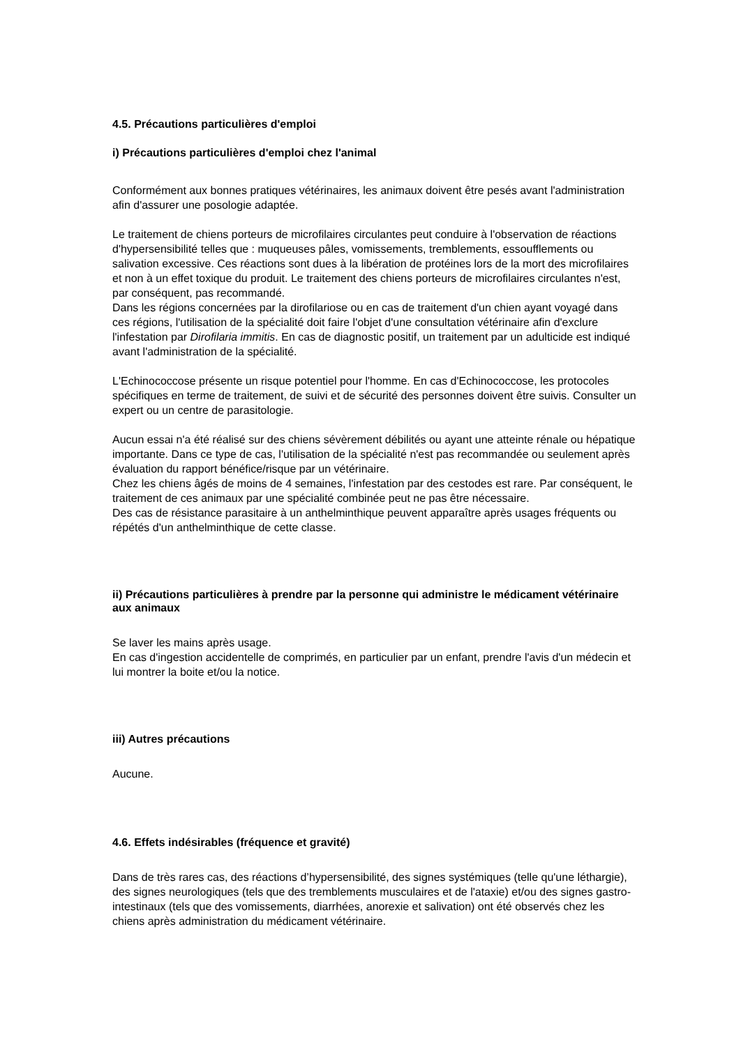4.5. Précautions particulières d'emploi
i) Précautions particulières d'emploi chez l'animal
Conformément aux bonnes pratiques vétérinaires, les animaux doivent être pesés avant l'administration afin d'assurer une posologie adaptée.
Le traitement de chiens porteurs de microfilaires circulantes peut conduire à l'observation de réactions d'hypersensibilité telles que : muqueuses pâles, vomissements, tremblements, essoufflements ou salivation excessive. Ces réactions sont dues à la libération de protéines lors de la mort des microfilaires et non à un effet toxique du produit. Le traitement des chiens porteurs de microfilaires circulantes n'est, par conséquent, pas recommandé.
Dans les régions concernées par la dirofilariose ou en cas de traitement d'un chien ayant voyagé dans ces régions, l'utilisation de la spécialité doit faire l'objet d'une consultation vétérinaire afin d'exclure l'infestation par Dirofilaria immitis. En cas de diagnostic positif, un traitement par un adulticide est indiqué avant l'administration de la spécialité.
L'Echinococcose présente un risque potentiel pour l'homme. En cas d'Echinococcose, les protocoles spécifiques en terme de traitement, de suivi et de sécurité des personnes doivent être suivis. Consulter un expert ou un centre de parasitologie.
Aucun essai n'a été réalisé sur des chiens sévèrement débilités ou ayant une atteinte rénale ou hépatique importante. Dans ce type de cas, l'utilisation de la spécialité n'est pas recommandée ou seulement après évaluation du rapport bénéfice/risque par un vétérinaire.
Chez les chiens âgés de moins de 4 semaines, l'infestation par des cestodes est rare. Par conséquent, le traitement de ces animaux par une spécialité combinée peut ne pas être nécessaire.
Des cas de résistance parasitaire à un anthelminthique peuvent apparaître après usages fréquents ou répétés d'un anthelminthique de cette classe.
ii) Précautions particulières à prendre par la personne qui administre le médicament vétérinaire aux animaux
Se laver les mains après usage.
En cas d'ingestion accidentelle de comprimés, en particulier par un enfant, prendre l'avis d'un médecin et lui montrer la boite et/ou la notice.
iii) Autres précautions
Aucune.
4.6. Effets indésirables (fréquence et gravité)
Dans de très rares cas, des réactions d’hypersensibilité, des signes systémiques (telle qu'une léthargie), des signes neurologiques (tels que des tremblements musculaires et de l'ataxie) et/ou des signes gastro-intestinaux (tels que des vomissements, diarrhées, anorexie et salivation) ont été observés chez les chiens après administration du médicament vétérinaire.